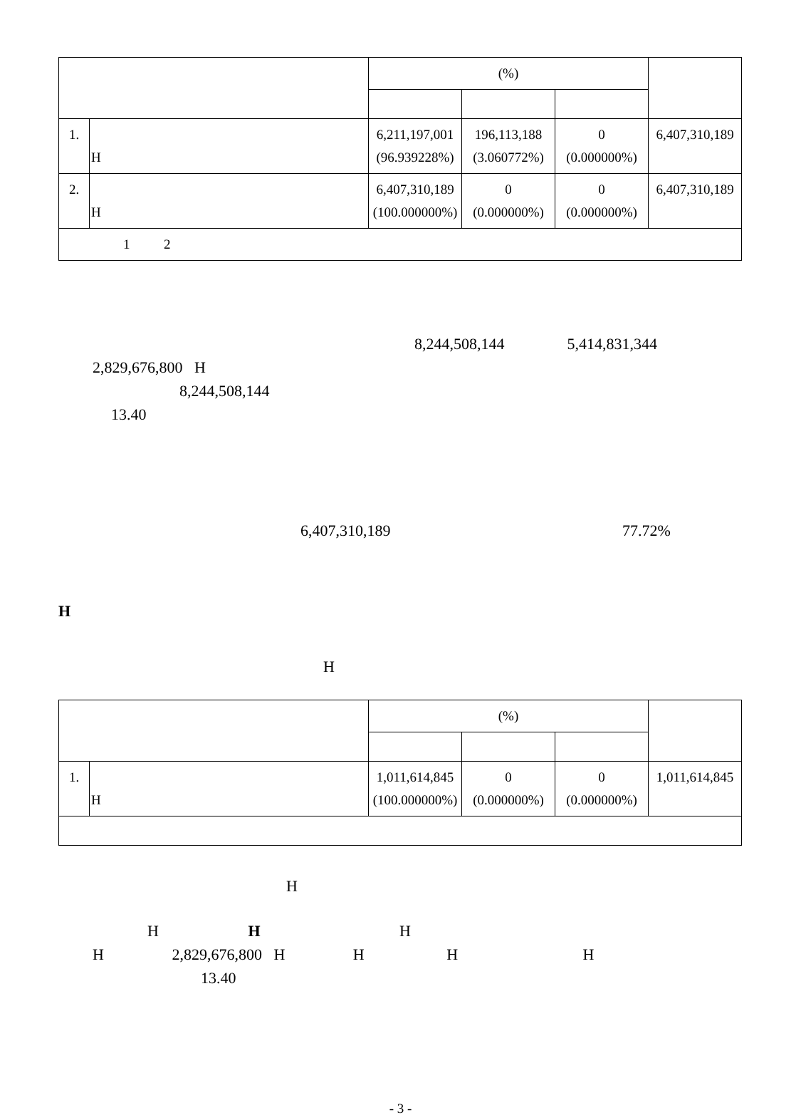| | | (%) | | | |
| --- | --- | --- | --- | --- | --- |
| 1. | H | 6,211,197,001 (96.939228%) | 196,113,188 (3.060772%) | 0 (0.000000%) | 6,407,310,189 |
| 2. | H | 6,407,310,189 (100.000000%) | 0 (0.000000%) | 0 (0.000000%) | 6,407,310,189 |
| 1 2 | | | | | |
8,244,508,144 5,414,831,344
2,829,676,800 H
8,244,508,144
13.40
6,407,310,189 77.72%
H
H
| | | (%) | | | |
| --- | --- | --- | --- | --- | --- |
| 1. | H | 1,011,614,845 (100.000000%) | 0 (0.000000%) | 0 (0.000000%) | 1,011,614,845 |
H
H H H
H 2,829,676,800 H H H H
13.40
- 3 -